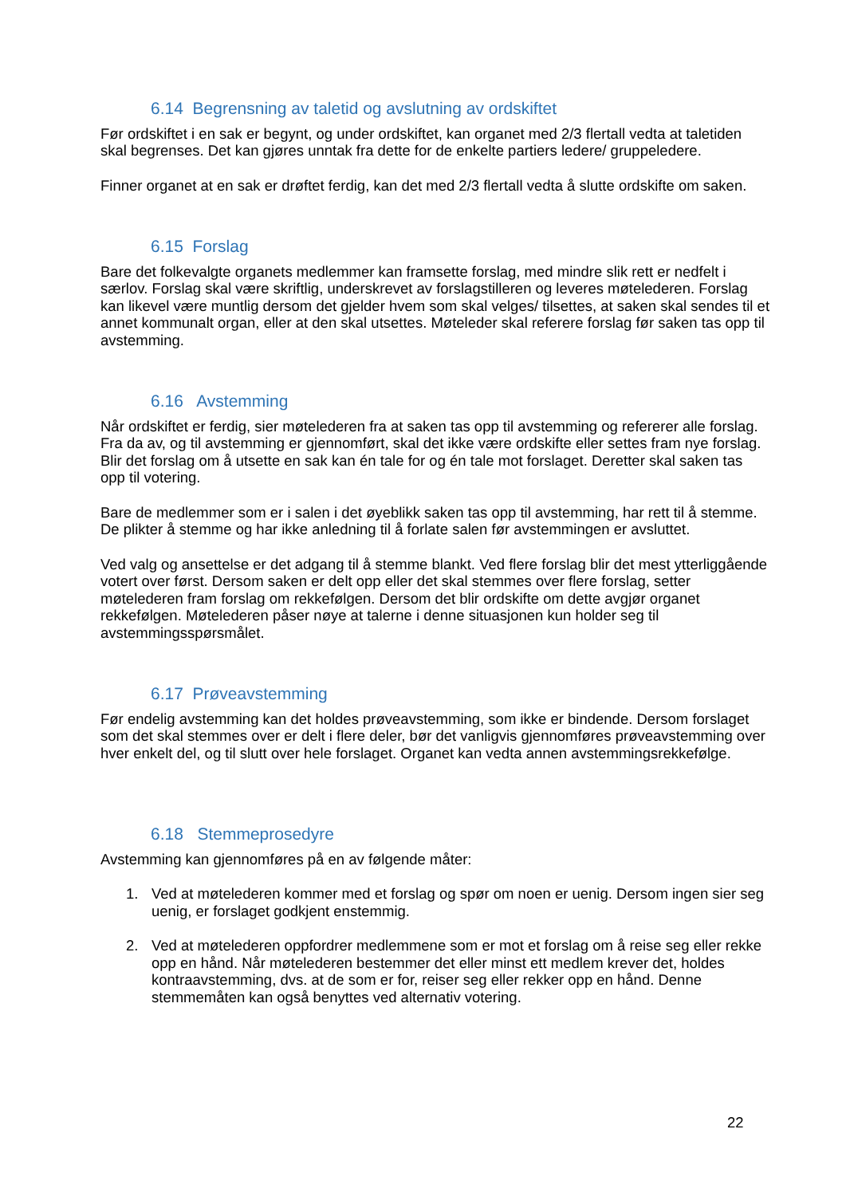6.14 Begrensning av taletid og avslutning av ordskiftet
Før ordskiftet i en sak er begynt, og under ordskiftet, kan organet med 2/3 flertall vedta at taletiden skal begrenses. Det kan gjøres unntak fra dette for de enkelte partiers ledere/ gruppeledere.
Finner organet at en sak er drøftet ferdig, kan det med 2/3 flertall vedta å slutte ordskifte om saken.
6.15 Forslag
Bare det folkevalgte organets medlemmer kan framsette forslag, med mindre slik rett er nedfelt i særlov. Forslag skal være skriftlig, underskrevet av forslagstilleren og leveres møtelederen. Forslag kan likevel være muntlig dersom det gjelder hvem som skal velges/ tilsettes, at saken skal sendes til et annet kommunalt organ, eller at den skal utsettes. Møteleder skal referere forslag før saken tas opp til avstemming.
6.16 Avstemming
Når ordskiftet er ferdig, sier møtelederen fra at saken tas opp til avstemming og refererer alle forslag. Fra da av, og til avstemming er gjennomført, skal det ikke være ordskifte eller settes fram nye forslag. Blir det forslag om å utsette en sak kan én tale for og én tale mot forslaget. Deretter skal saken tas opp til votering.
Bare de medlemmer som er i salen i det øyeblikk saken tas opp til avstemming, har rett til å stemme. De plikter å stemme og har ikke anledning til å forlate salen før avstemmingen er avsluttet.
Ved valg og ansettelse er det adgang til å stemme blankt. Ved flere forslag blir det mest ytterliggående votert over først. Dersom saken er delt opp eller det skal stemmes over flere forslag, setter møtelederen fram forslag om rekkefølgen. Dersom det blir ordskifte om dette avgjør organet rekkefølgen. Møtelederen påser nøye at talerne i denne situasjonen kun holder seg til avstemmingsspørsmålet.
6.17 Prøveavstemming
Før endelig avstemming kan det holdes prøveavstemming, som ikke er bindende. Dersom forslaget som det skal stemmes over er delt i flere deler, bør det vanligvis gjennomføres prøveavstemming over hver enkelt del, og til slutt over hele forslaget. Organet kan vedta annen avstemmingsrekkefølge.
6.18 Stemmeprosedyre
Avstemming kan gjennomføres på en av følgende måter:
1. Ved at møtelederen kommer med et forslag og spør om noen er uenig. Dersom ingen sier seg uenig, er forslaget godkjent enstemmig.
2. Ved at møtelederen oppfordrer medlemmene som er mot et forslag om å reise seg eller rekke opp en hånd. Når møtelederen bestemmer det eller minst ett medlem krever det, holdes kontraavstemming, dvs. at de som er for, reiser seg eller rekker opp en hånd. Denne stemmemåten kan også benyttes ved alternativ votering.
22